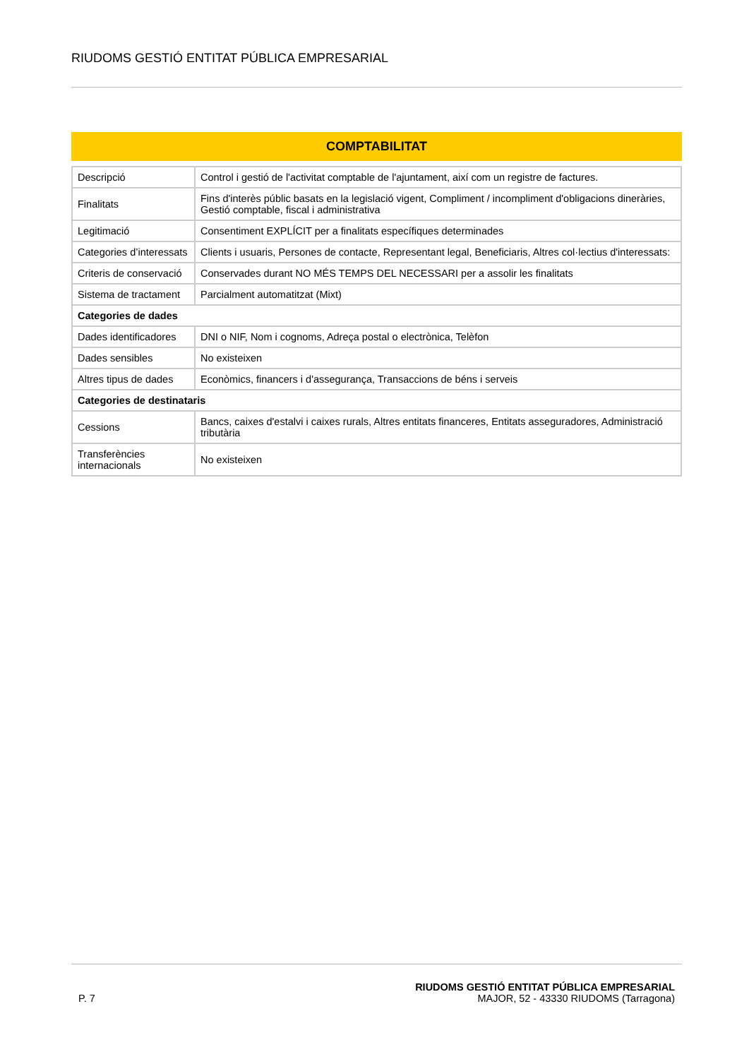RIUDOMS GESTIÓ ENTITAT PÚBLICA EMPRESARIAL
COMPTABILITAT
| Descripció | Control i gestió de l'activitat comptable de l'ajuntament, així com un registre de factures. |
| Finalitats | Fins d'interès públic basats en la legislació vigent, Compliment / incompliment d'obligacions dineràries, Gestió comptable, fiscal i administrativa |
| Legitimació | Consentiment EXPLÍCIT per a finalitats específiques determinades |
| Categories d’interessats | Clients i usuaris, Persones de contacte, Representant legal, Beneficiaris, Altres col·lectius d'interessats: |
| Criteris de conservació | Conservades durant NO MÉS TEMPS DEL NECESSARI per a assolir les finalitats |
| Sistema de tractament | Parcialment automatitzat (Mixt) |
| Categories de dades | |
| Dades identificadores | DNI o NIF, Nom i cognoms, Adreça postal o electrònica, Telèfon |
| Dades sensibles | No existeixen |
| Altres tipus de dades | Econòmics, financers i d'assegurança, Transaccions de béns i serveis |
| Categories de destinataris | |
| Cessions | Bancs, caixes d'estalvi i caixes rurals, Altres entitats financeres, Entitats asseguradores, Administració tributària |
| Transferències internacionals | No existeixen |
P. 7
RIUDOMS GESTIÓ ENTITAT PÚBLICA EMPRESARIAL
MAJOR, 52 - 43330 RIUDOMS (Tarragona)